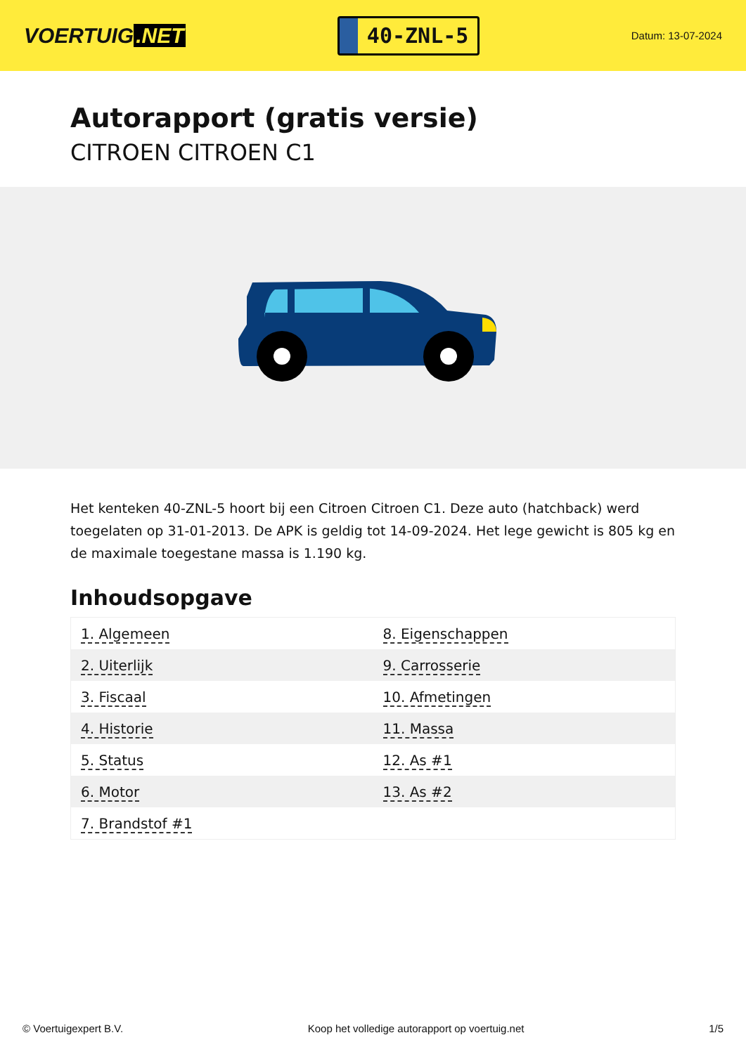VOERTUIG.NET
40-ZNL-5
Datum: 13-07-2024
Autorapport (gratis versie)
CITROEN CITROEN C1
Het kenteken 40-ZNL-5 hoort bij een Citroen Citroen C1. Deze auto (hatchback) werd toegelaten op 31-01-2013. De APK is geldig tot 14-09-2024. Het lege gewicht is 805 kg en de maximale toegestane massa is 1.190 kg.
Inhoudsopgave
| 1. Algemeen | 8. Eigenschappen |
| 2. Uiterlijk | 9. Carrosserie |
| 3. Fiscaal | 10. Afmetingen |
| 4. Historie | 11. Massa |
| 5. Status | 12. As #1 |
| 6. Motor | 13. As #2 |
| 7. Brandstof #1 | |
© Voertuigexpert B.V. Koop het volledige autorapport op voertuig.net 1/5